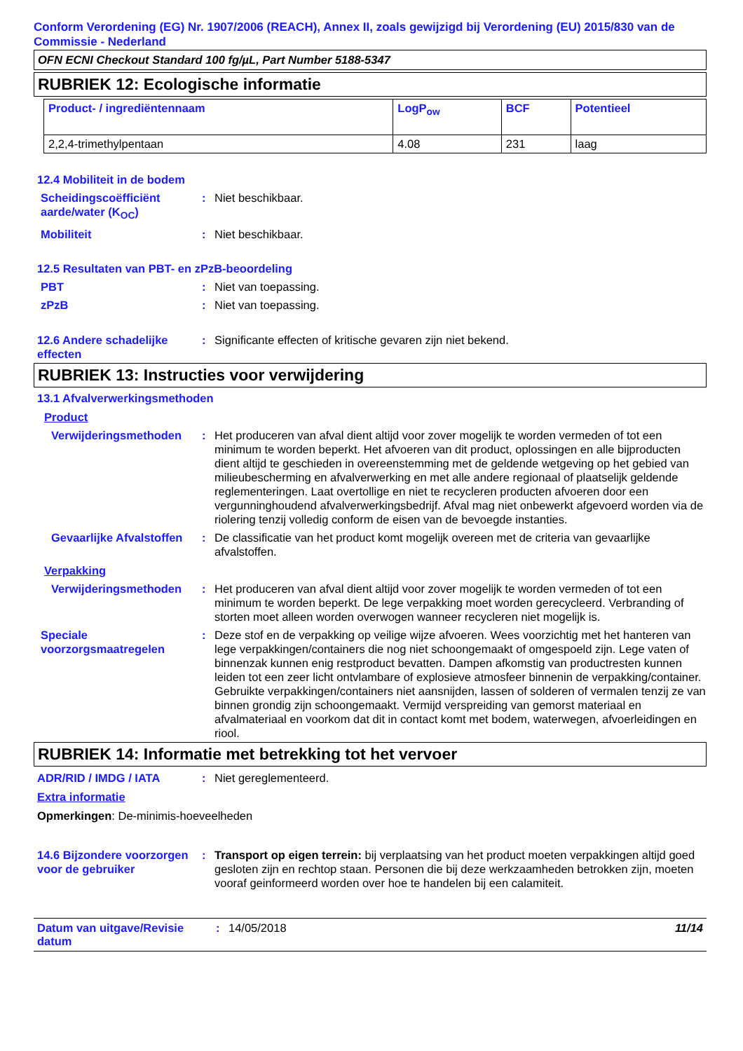Conform Verordening (EG) Nr. 1907/2006 (REACH), Annex II, zoals gewijzigd bij Verordening (EU) 2015/830 van de Commissie - Nederland
OFN ECNI Checkout Standard 100 fg/µL, Part Number 5188-5347
RUBRIEK 12: Ecologische informatie
| Product- / ingrediëntennaam | LogP<sub>ow</sub> | BCF | Potentieel |
| --- | --- | --- | --- |
| 2,2,4-trimethylpentaan | 4.08 | 231 | laag |
12.4 Mobiliteit in de bodem
Scheidingscoëfficiënt aarde/water (K<sub>OC</sub>)
: Niet beschikbaar.
Mobiliteit : Niet beschikbaar.
12.5 Resultaten van PBT- en zPzB-beoordeling
PBT : Niet van toepassing.
zPzB : Niet van toepassing.
12.6 Andere schadelijke effecten
: Significante effecten of kritische gevaren zijn niet bekend.
RUBRIEK 13: Instructies voor verwijdering
13.1 Afvalverwerkingsmethoden
Product
Verwijderingsmethoden : Het produceren van afval dient altijd voor zover mogelijk te worden vermeden of tot een minimum te worden beperkt. Het afvoeren van dit product, oplossingen en alle bijproducten dient altijd te geschieden in overeenstemming met de geldende wetgeving op het gebied van milieubescherming en afvalverwerking en met alle andere regionaal of plaatselijk geldende reglementeringen. Laat overtollige en niet te recycleren producten afvoeren door een vergunninghoudend afvalverwerkingsbedrijf. Afval mag niet onbewerkt afgevoerd worden via de riolering tenzij volledig conform de eisen van de bevoegde instanties.
Gevaarlijke Afvalstoffen : De classificatie van het product komt mogelijk overeen met de criteria van gevaarlijke afvalstoffen.
Verpakking
Verwijderingsmethoden : Het produceren van afval dient altijd voor zover mogelijk te worden vermeden of tot een minimum te worden beperkt. De lege verpakking moet worden gerecycleerd. Verbranding of storten moet alleen worden overwogen wanneer recycleren niet mogelijk is.
Speciale voorzorgsmaatregelen
: Deze stof en de verpakking op veilige wijze afvoeren. Wees voorzichtig met het hanteren van lege verpakkingen/containers die nog niet schoongemaakt of omgespoeld zijn. Lege vaten of binnenzak kunnen enig restproduct bevatten. Dampen afkomstig van productresten kunnen leiden tot een zeer licht ontvlambare of explosieve atmosfeer binnenin de verpakking/container. Gebruikte verpakkingen/containers niet aansnijden, lassen of solderen of vermalen tenzij ze van binnen grondig zijn schoongemaakt. Vermijd verspreiding van gemorst materiaal en afvalmateriaal en voorkom dat dit in contact komt met bodem, waterwegen, afvoerleidingen en riool.
RUBRIEK 14: Informatie met betrekking tot het vervoer
ADR/RID / IMDG / IATA : Niet gereglementeerd.
Extra informatie
Opmerkingen: De-minimis-hoeveelheden
14.6 Bijzondere voorzorgen voor de gebruiker
: Transport op eigen terrein: bij verplaatsing van het product moeten verpakkingen altijd goed gesloten zijn en rechtop staan. Personen die bij deze werkzaamheden betrokken zijn, moeten vooraf geinformeerd worden over hoe te handelen bij een calamiteit.
Datum van uitgave/Revisie datum
: 14/05/2018 11/14